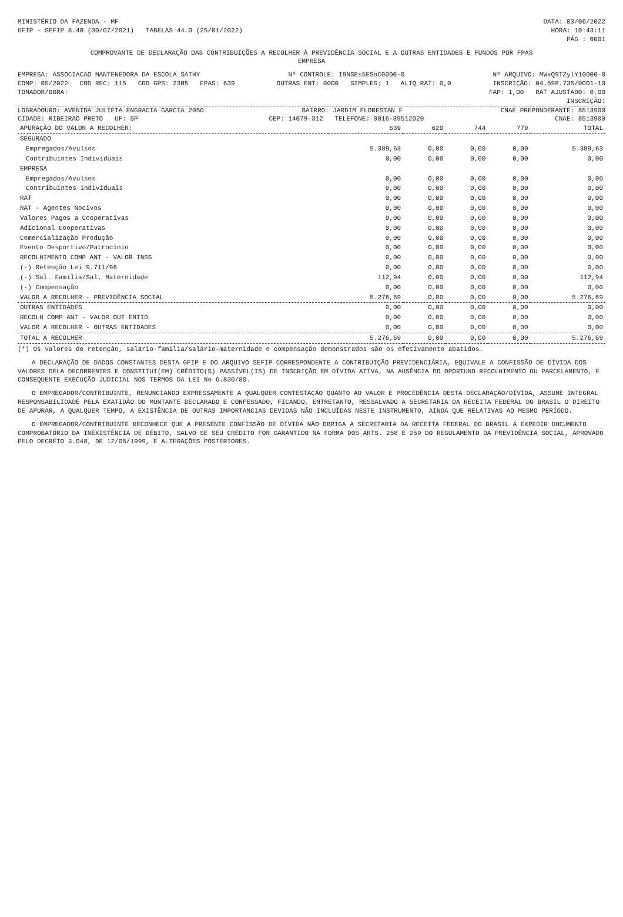MINISTÉRIO DA FAZENDA - MF DATA: 03/06/2022
GFIP - SEFIP 8.40 (30/07/2021) TABELAS 44.0 (25/01/2022) HORA: 10:43:11
PÁG : 0001
COMPROVANTE DE DECLARAÇÃO DAS CONTRIBUIÇÕES A RECOLHER À PREVIDÊNCIA SOCIAL E A OUTRAS ENTIDADES E FUNDOS POR FPAS
EMPRESA
EMPRESA: ASSOCIACAO MANTENEDORA DA ESCOLA SATHY Nº CONTROLE: I9NSEs5ESoC0000-0 Nº ARQUIVO: MWxQ9TZylY10000-0
COMP: 05/2022 COD REC: 115 COD GPS: 2305 FPAS: 639 OUTRAS ENT: 0000 SIMPLES: 1 ALIQ RAT: 0,0 INSCRIÇÃO: 04.598.735/0001-10
TOMADOR/OBRA: FAP: 1,00 RAT AJUSTADO: 0,00
INSCRIÇÃO:
LOGRADOURO: AVENIDA JULIETA ENGRACIA GARCIA 2050 BAIRRO: JARDIM FLORESTAN F CNAE PREPONDERANTE: 8513900
CIDADE: RIBEIRAO PRETO UF: SP CEP: 14079-312 TELEFONE: 0016-39512020 CNAE: 8513900
| APURAÇÃO DO VALOR A RECOLHER: | 639 | 620 | 744 | 779 | TOTAL |
| --- | --- | --- | --- | --- | --- |
| SEGURADO | | | | | |
| Empregados/Avulsos | 5.389,63 | 0,00 | 0,00 | 0,00 | 5.389,63 |
| Contribuintes Individuais | 0,00 | 0,00 | 0,00 | 0,00 | 0,00 |
| EMPRESA | | | | | |
| Empregados/Avulsos | 0,00 | 0,00 | 0,00 | 0,00 | 0,00 |
| Contribuintes Individuais | 0,00 | 0,00 | 0,00 | 0,00 | 0,00 |
| RAT | 0,00 | 0,00 | 0,00 | 0,00 | 0,00 |
| RAT - Agentes Nocivos | 0,00 | 0,00 | 0,00 | 0,00 | 0,00 |
| Valores Pagos a Cooperativas | 0,00 | 0,00 | 0,00 | 0,00 | 0,00 |
| Adicional Cooperativas | 0,00 | 0,00 | 0,00 | 0,00 | 0,00 |
| Comercialização Produção | 0,00 | 0,00 | 0,00 | 0,00 | 0,00 |
| Evento Desportivo/Patrocínio | 0,00 | 0,00 | 0,00 | 0,00 | 0,00 |
| RECOLHIMENTO COMP ANT - VALOR INSS | 0,00 | 0,00 | 0,00 | 0,00 | 0,00 |
| (-) Retenção Lei 9.711/98 | 0,00 | 0,00 | 0,00 | 0,00 | 0,00 |
| (-) Sal. Família/Sal. Maternidade | 112,94 | 0,00 | 0,00 | 0,00 | 112,94 |
| (-) Compensação | 0,00 | 0,00 | 0,00 | 0,00 | 0,00 |
| VALOR A RECOLHER - PREVIDÊNCIA SOCIAL | 5.276,69 | 0,00 | 0,00 | 0,00 | 5.276,69 |
| OUTRAS ENTIDADES | 0,00 | 0,00 | 0,00 | 0,00 | 0,00 |
| RECOLH COMP ANT - VALOR OUT ENTID | 0,00 | 0,00 | 0,00 | 0,00 | 0,00 |
| VALOR A RECOLHER - OUTRAS ENTIDADES | 0,00 | 0,00 | 0,00 | 0,00 | 0,00 |
| TOTAL A RECOLHER | 5.276,69 | 0,00 | 0,00 | 0,00 | 5.276,69 |
(*) Os valores de retenção, salário-família/salário-maternidade e compensação demonstrados são os efetivamente abatidos.
A DECLARAÇÃO DE DADOS CONSTANTES DESTA GFIP E DO ARQUIVO SEFIP CORRESPONDENTE A CONTRIBUIÇÃO PREVIDENCIÁRIA, EQUIVALE A CONFISSÃO DE DÍVIDA DOS VALORES DELA DECORRENTES E CONSTITUI(EM) CRÉDITO(S) PASSÍVEL(IS) DE INSCRIÇÃO EM DÍVIDA ATIVA, NA AUSÊNCIA DO OPORTUNO RECOLHIMENTO OU PARCELAMENTO, E CONSEQUENTE EXECUÇÃO JUDICIAL NOS TERMOS DA LEI No 6.830/80.
O EMPREGADOR/CONTRIBUINTE, RENUNCIANDO EXPRESSAMENTE A QUALQUER CONTESTAÇÃO QUANTO AO VALOR E PROCEDÊNCIA DESTA DECLARAÇÃO/DÍVIDA, ASSUME INTEGRAL RESPONSABILIDADE PELA EXATIDÃO DO MONTANTE DECLARADO E CONFESSADO, FICANDO, ENTRETANTO, RESSALVADO A SECRETARIA DA RECEITA FEDERAL DO BRASIL O DIREITO DE APURAR, A QUALQUER TEMPO, A EXISTÊNCIA DE OUTRAS IMPORTANCIAS DEVIDAS NÃO INCLUÍDAS NESTE INSTRUMENTO, AINDA QUE RELATIVAS AO MESMO PERÍODO.
O EMPREGADOR/CONTRIBUINTE RECONHECE QUE A PRESENTE CONFISSÃO DE DÍVIDA NÃO OBRIGA A SECRETARIA DA RECEITA FEDERAL DO BRASIL A EXPEDIR DOCUMENTO COMPROBATÓRIO DA INEXISTÊNCIA DE DÉBITO, SALVO SE SEU CRÉDITO FOR GARANTIDO NA FORMA DOS ARTS. 258 E 259 DO REGULAMENTO DA PREVIDÊNCIA SOCIAL, APROVADO PELO DECRETO 3.048, DE 12/05/1999, E ALTERAÇÕES POSTERIORES.